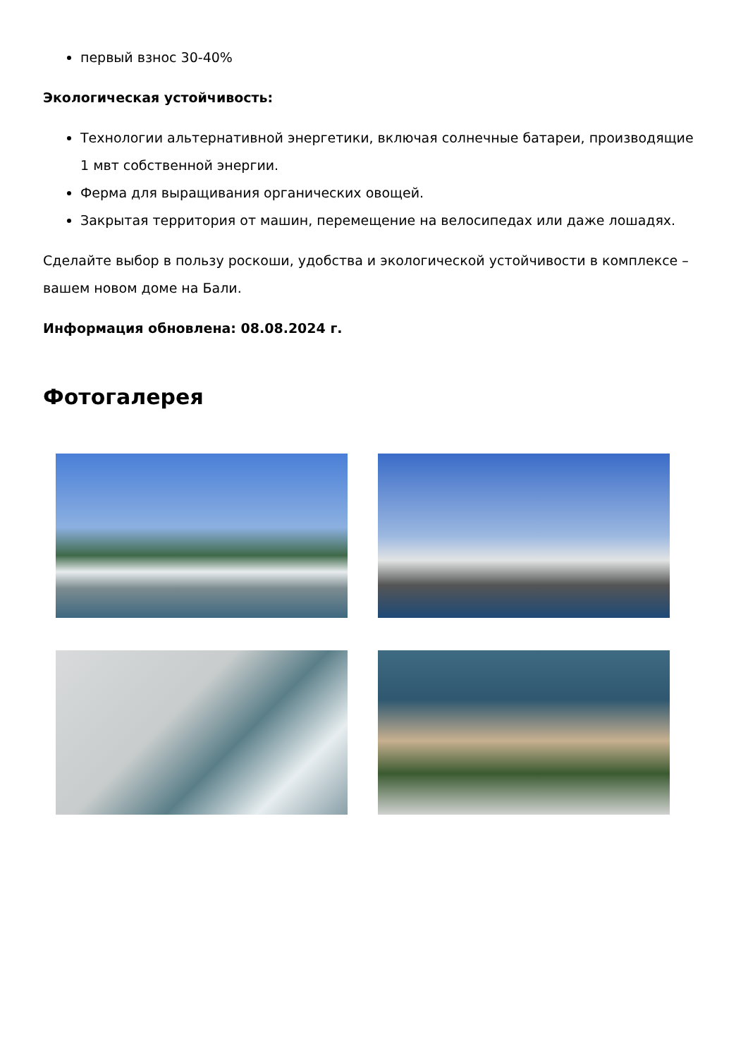первый взнос 30-40%
Экологическая устойчивость:
Технологии альтернативной энергетики, включая солнечные батареи, производящие 1 мвт собственной энергии.
Ферма для выращивания органических овощей.
Закрытая территория от машин, перемещение на велосипедах или даже лошадях.
Сделайте выбор в пользу роскоши, удобства и экологической устойчивости в комплексе – вашем новом доме на Бали.
Информация обновлена: 08.08.2024 г.
Фотогалерея